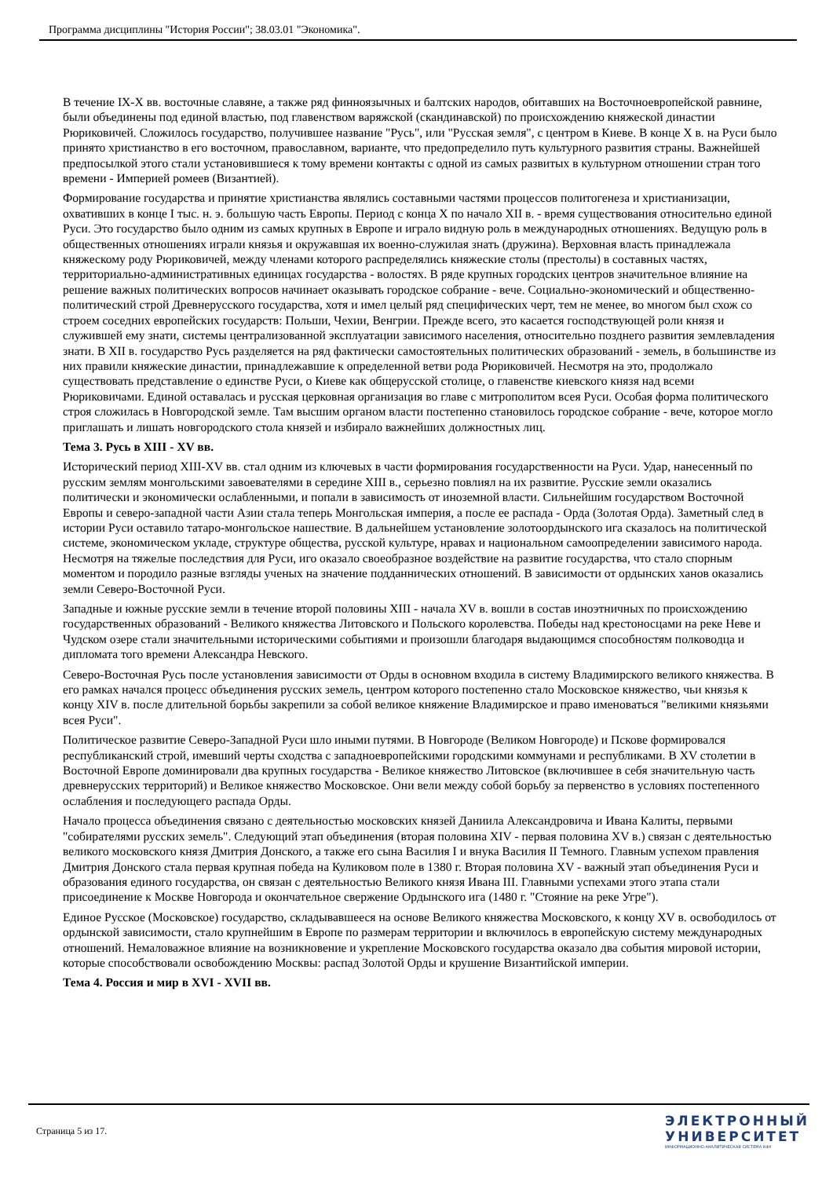Программа дисциплины "История России"; 38.03.01 "Экономика".
В течение IX-X вв. восточные славяне, а также ряд финноязычных и балтских народов, обитавших на Восточноевропейской равнине, были объединены под единой властью, под главенством варяжской (скандинавской) по происхождению княжеской династии Рюриковичей. Сложилось государство, получившее название "Русь", или "Русская земля", с центром в Киеве. В конце X в. на Руси было принято христианство в его восточном, православном, варианте, что предопределило путь культурного развития страны. Важнейшей предпосылкой этого стали установившиеся к тому времени контакты с одной из самых развитых в культурном отношении стран того времени - Империей ромеев (Византией).
Формирование государства и принятие христианства являлись составными частями процессов политогенеза и христианизации, охвативших в конце I тыс. н. э. большую часть Европы. Период с конца X по начало XII в. - время существования относительно единой Руси. Это государство было одним из самых крупных в Европе и играло видную роль в международных отношениях. Ведущую роль в общественных отношениях играли князья и окружавшая их военно-служилая знать (дружина). Верховная власть принадлежала княжескому роду Рюриковичей, между членами которого распределялись княжеские столы (престолы) в составных частях, территориально-административных единицах государства - волостях. В ряде крупных городских центров значительное влияние на решение важных политических вопросов начинает оказывать городское собрание - вече. Социально-экономический и общественно-политический строй Древнерусского государства, хотя и имел целый ряд специфических черт, тем не менее, во многом был схож со строем соседних европейских государств: Польши, Чехии, Венгрии. Прежде всего, это касается господствующей роли князя и служившей ему знати, системы централизованной эксплуатации зависимого населения, относительно позднего развития землевладения знати. В XII в. государство Русь разделяется на ряд фактически самостоятельных политических образований - земель, в большинстве из них правили княжеские династии, принадлежавшие к определенной ветви рода Рюриковичей. Несмотря на это, продолжало существовать представление о единстве Руси, о Киеве как общерусской столице, о главенстве киевского князя над всеми Рюриковичами. Единой оставалась и русская церковная организация во главе с митрополитом всея Руси. Особая форма политического строя сложилась в Новгородской земле. Там высшим органом власти постепенно становилось городское собрание - вече, которое могло приглашать и лишать новгородского стола князей и избирало важнейших должностных лиц.
Тема 3. Русь в XIII - XV вв.
Исторический период XIII-XV вв. стал одним из ключевых в части формирования государственности на Руси. Удар, нанесенный по русским землям монгольскими завоевателями в середине XIII в., серьезно повлиял на их развитие. Русские земли оказались политически и экономически ослабленными, и попали в зависимость от иноземной власти. Сильнейшим государством Восточной Европы и северо-западной части Азии стала теперь Монгольская империя, а после ее распада - Орда (Золотая Орда). Заметный след в истории Руси оставило татаро-монгольское нашествие. В дальнейшем установление золотоордынского ига сказалось на политической системе, экономическом укладе, структуре общества, русской культуре, нравах и национальном самоопределении зависимого народа. Несмотря на тяжелые последствия для Руси, иго оказало своеобразное воздействие на развитие государства, что стало спорным моментом и породило разные взгляды ученых на значение подданнических отношений. В зависимости от ордынских ханов оказались земли Северо-Восточной Руси.
Западные и южные русские земли в течение второй половины XIII - начала XV в. вошли в состав иноэтничных по происхождению государственных образований - Великого княжества Литовского и Польского королевства. Победы над крестоносцами на реке Неве и Чудском озере стали значительными историческими событиями и произошли благодаря выдающимся способностям полководца и дипломата того времени Александра Невского.
Северо-Восточная Русь после установления зависимости от Орды в основном входила в систему Владимирского великого княжества. В его рамках начался процесс объединения русских земель, центром которого постепенно стало Московское княжество, чьи князья к концу XIV в. после длительной борьбы закрепили за собой великое княжение Владимирское и право именоваться "великими князьями всея Руси".
Политическое развитие Северо-Западной Руси шло иными путями. В Новгороде (Великом Новгороде) и Пскове формировался республиканский строй, имевший черты сходства с западноевропейскими городскими коммунами и республиками. В XV столетии в Восточной Европе доминировали два крупных государства - Великое княжество Литовское (включившее в себя значительную часть древнерусских территорий) и Великое княжество Московское. Они вели между собой борьбу за первенство в условиях постепенного ослабления и последующего распада Орды.
Начало процесса объединения связано с деятельностью московских князей Даниила Александровича и Ивана Калиты, первыми "собирателями русских земель". Следующий этап объединения (вторая половина XIV - первая половина XV в.) связан с деятельностью великого московского князя Дмитрия Донского, а также его сына Василия I и внука Василия II Темного. Главным успехом правления Дмитрия Донского стала первая крупная победа на Куликовом поле в 1380 г. Вторая половина XV - важный этап объединения Руси и образования единого государства, он связан с деятельностью Великого князя Ивана III. Главными успехами этого этапа стали присоединение к Москве Новгорода и окончательное свержение Ордынского ига (1480 г. "Стояние на реке Угре").
Единое Русское (Московское) государство, складывавшееся на основе Великого княжества Московского, к концу XV в. освободилось от ордынской зависимости, стало крупнейшим в Европе по размерам территории и включилось в европейскую систему международных отношений. Немаловажное влияние на возникновение и укрепление Московского государства оказало два события мировой истории, которые способствовали освобождению Москвы: распад Золотой Орды и крушение Византийской империи.
Тема 4. Россия и мир в XVI - XVII вв.
Страница 5 из 17.
ЭЛЕКТРОННЫЙ
УНИВЕРСИТЕТ
ИНФОРМАЦИОННО-АНАЛИТИЧЕСКАЯ СИСТЕМА КФУ